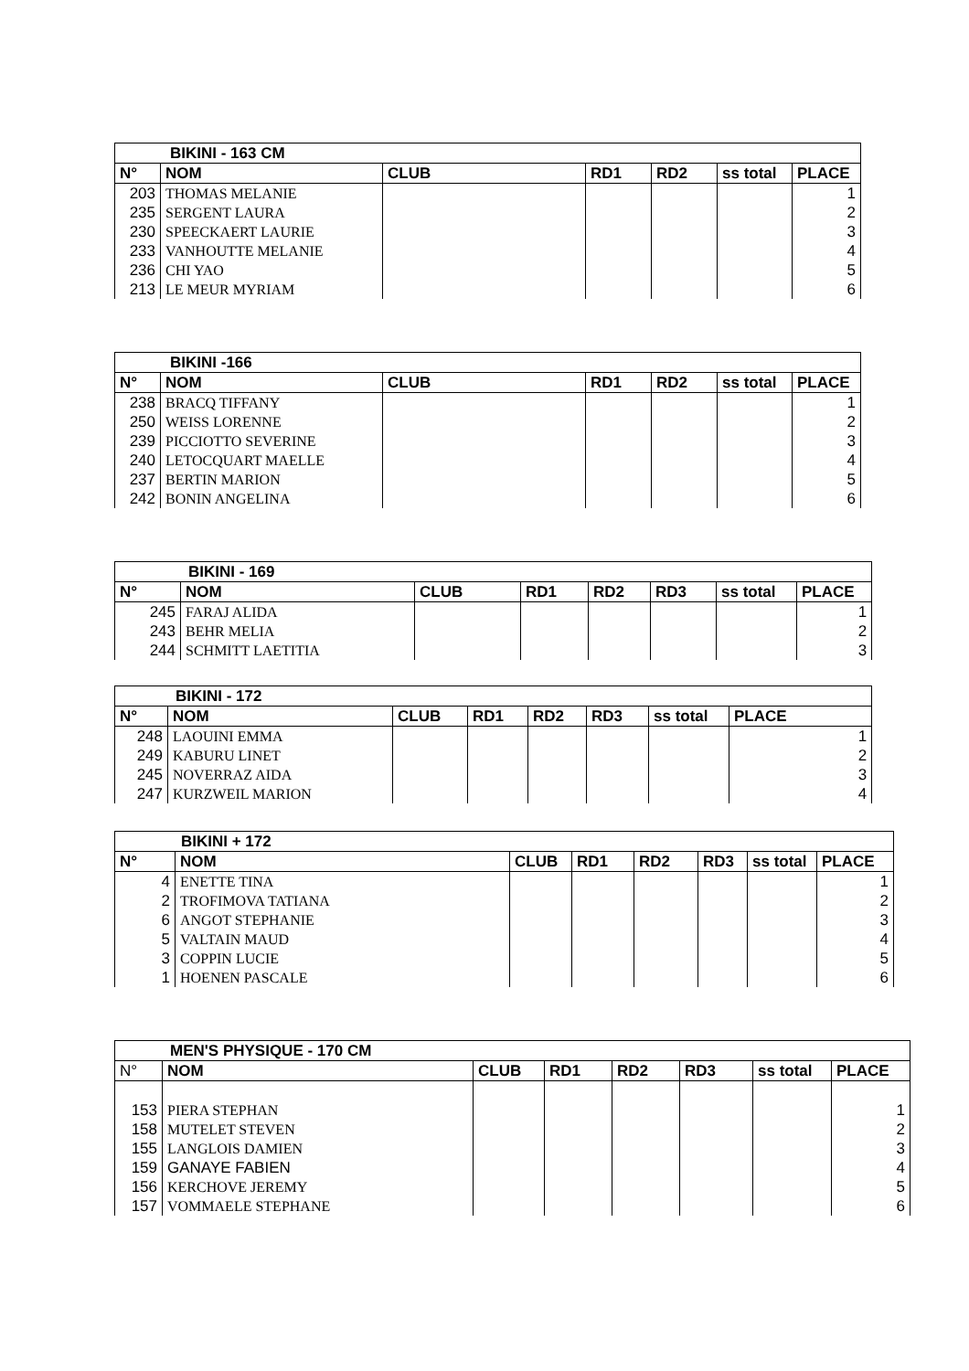| BIKINI - 163 CM | | | | | | |
| --- | --- | --- | --- | --- | --- | --- |
| N° | NOM | CLUB | RD1 | RD2 | ss total | PLACE |
| 203 | THOMAS MELANIE | | | | | 1 |
| 235 | SERGENT LAURA | | | | | 2 |
| 230 | SPEECKAERT LAURIE | | | | | 3 |
| 233 | VANHOUTTE MELANIE | | | | | 4 |
| 236 | CHI YAO | | | | | 5 |
| 213 | LE MEUR MYRIAM | | | | | 6 |
| BIKINI -166 | | | | | | |
| --- | --- | --- | --- | --- | --- | --- |
| N° | NOM | CLUB | RD1 | RD2 | ss total | PLACE |
| 238 | BRACQ TIFFANY | | | | | 1 |
| 250 | WEISS LORENNE | | | | | 2 |
| 239 | PICCIOTTO SEVERINE | | | | | 3 |
| 240 | LETOCQUART MAELLE | | | | | 4 |
| 237 | BERTIN MARION | | | | | 5 |
| 242 | BONIN ANGELINA | | | | | 6 |
| BIKINI - 169 | | | | | | | |
| --- | --- | --- | --- | --- | --- | --- | --- |
| N° | NOM | CLUB | RD1 | RD2 | RD3 | ss total | PLACE |
| 245 | FARAJ ALIDA | | | | | | 1 |
| 243 | BEHR MELIA | | | | | | 2 |
| 244 | SCHMITT LAETITIA | | | | | | 3 |
| BIKINI - 172 | | | | | | | |
| --- | --- | --- | --- | --- | --- | --- | --- |
| N° | NOM | CLUB | RD1 | RD2 | RD3 | ss total | PLACE |
| 248 | LAOUINI EMMA | | | | | | 1 |
| 249 | KABURU LINET | | | | | | 2 |
| 245 | NOVERRAZ AIDA | | | | | | 3 |
| 247 | KURZWEIL MARION | | | | | | 4 |
| BIKINI + 172 | | | | | | | |
| --- | --- | --- | --- | --- | --- | --- | --- |
| N° | NOM | CLUB | RD1 | RD2 | RD3 | ss total | PLACE |
| 4 | ENETTE TINA | | | | | | 1 |
| 2 | TROFIMOVA TATIANA | | | | | | 2 |
| 6 | ANGOT STEPHANIE | | | | | | 3 |
| 5 | VALTAIN MAUD | | | | | | 4 |
| 3 | COPPIN LUCIE | | | | | | 5 |
| 1 | HOENEN PASCALE | | | | | | 6 |
| MEN'S PHYSIQUE - 170 CM | | | | | | | |
| --- | --- | --- | --- | --- | --- | --- | --- |
| N° | NOM | CLUB | RD1 | RD2 | RD3 | ss total | PLACE |
| 153 | PIERA STEPHAN | | | | | | 1 |
| 158 | MUTELET STEVEN | | | | | | 2 |
| 155 | LANGLOIS DAMIEN | | | | | | 3 |
| 159 | GANAYE FABIEN | | | | | | 4 |
| 156 | KERCHOVE JEREMY | | | | | | 5 |
| 157 | VOMMAELE STEPHANE | | | | | | 6 |